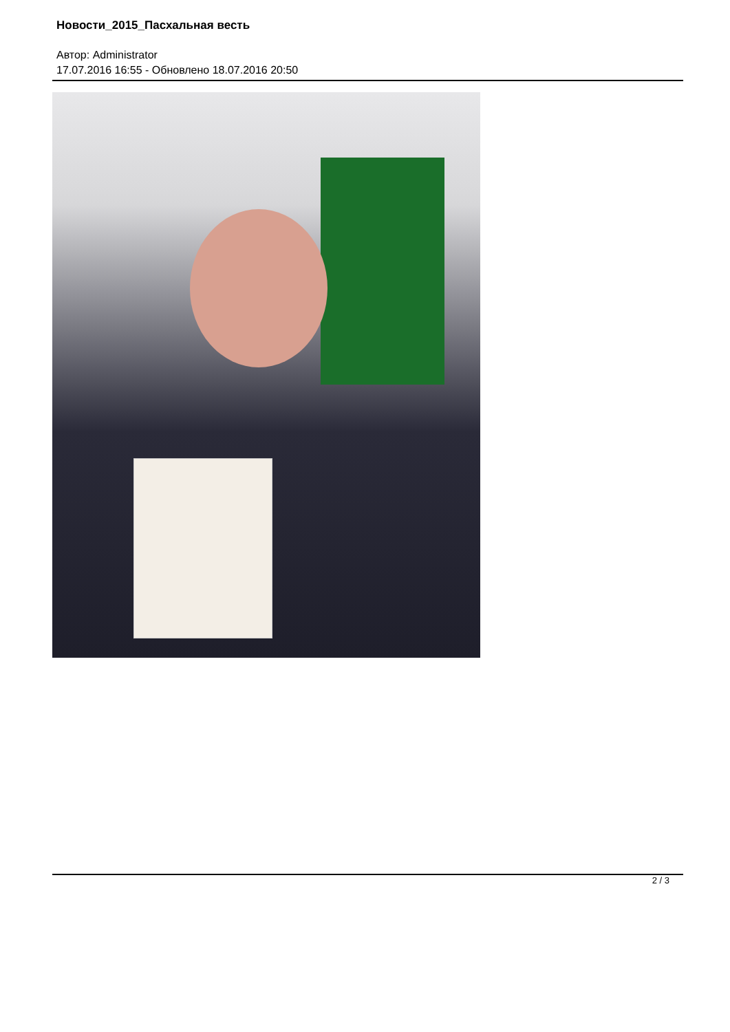Новости_2015_Пасхальная весть
Автор: Administrator
17.07.2016 16:55 - Обновлено 18.07.2016 20:50
2 / 3